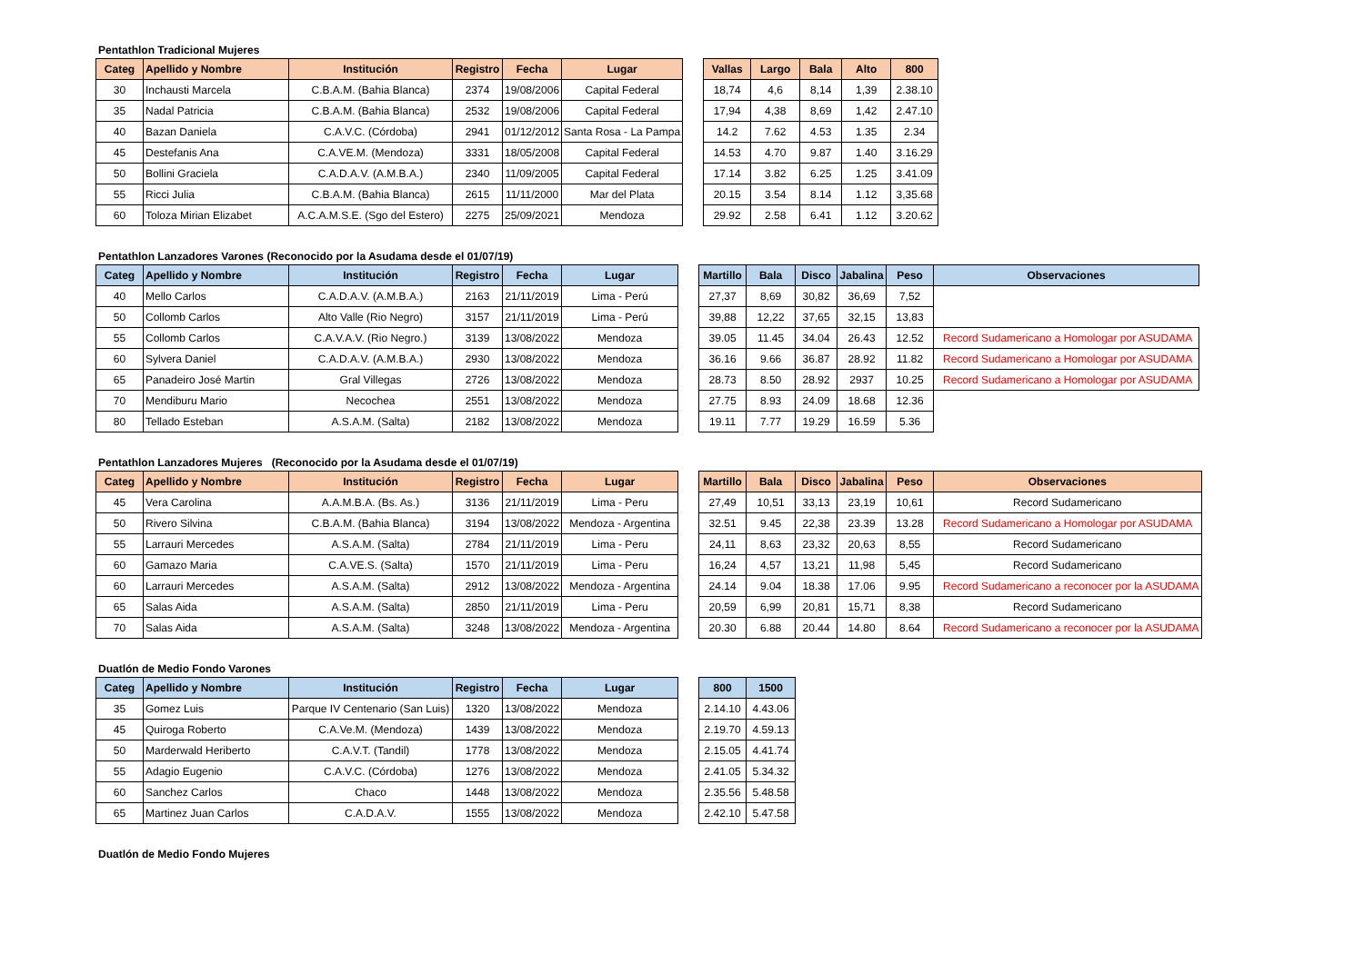Pentathlon Tradicional Mujeres
| Categ | Apellido y Nombre | Institución | Registro | Fecha | Lugar | | Vallas | Largo | Bala | Alto | 800 |
| --- | --- | --- | --- | --- | --- | --- | --- | --- | --- | --- | --- |
| 30 | Inchausti Marcela | C.B.A.M. (Bahia Blanca) | 2374 | 19/08/2006 | Capital Federal | | 18,74 | 4,6 | 8,14 | 1,39 | 2.38.10 |
| 35 | Nadal Patricia | C.B.A.M. (Bahia Blanca) | 2532 | 19/08/2006 | Capital Federal | | 17,94 | 4,38 | 8,69 | 1,42 | 2.47.10 |
| 40 | Bazan Daniela | C.A.V.C. (Córdoba) | 2941 | 01/12/2012 | Santa Rosa - La Pampa | | 14.2 | 7.62 | 4.53 | 1.35 | 2.34 |
| 45 | Destefanis Ana | C.A.VE.M. (Mendoza) | 3331 | 18/05/2008 | Capital Federal | | 14.53 | 4.70 | 9.87 | 1.40 | 3.16.29 |
| 50 | Bollini Graciela | C.A.D.A.V. (A.M.B.A.) | 2340 | 11/09/2005 | Capital Federal | | 17.14 | 3.82 | 6.25 | 1.25 | 3.41.09 |
| 55 | Ricci Julia | C.B.A.M. (Bahia Blanca) | 2615 | 11/11/2000 | Mar del Plata | | 20.15 | 3.54 | 8.14 | 1.12 | 3,35.68 |
| 60 | Toloza Mirian Elizabet | A.C.A.M.S.E. (Sgo del Estero) | 2275 | 25/09/2021 | Mendoza | | 29.92 | 2.58 | 6.41 | 1.12 | 3.20.62 |
Pentathlon Lanzadores Varones (Reconocido por la Asudama desde el 01/07/19)
| Categ | Apellido y Nombre | Institución | Registro | Fecha | Lugar | | Martillo | Bala | Disco | Jabalina | Peso | Observaciones |
| --- | --- | --- | --- | --- | --- | --- | --- | --- | --- | --- | --- | --- |
| 40 | Mello Carlos | C.A.D.A.V. (A.M.B.A.) | 2163 | 21/11/2019 | Lima - Perú | | 27,37 | 8,69 | 30,82 | 36,69 | 7,52 | |
| 50 | Collomb Carlos | Alto Valle (Rio Negro) | 3157 | 21/11/2019 | Lima - Perú | | 39,88 | 12,22 | 37,65 | 32,15 | 13,83 | |
| 55 | Collomb Carlos | C.A.V.A.V. (Rio Negro.) | 3139 | 13/08/2022 | Mendoza | | 39.05 | 11.45 | 34.04 | 26.43 | 12.52 | Record Sudamericano a Homologar por ASUDAMA |
| 60 | Sylvera Daniel | C.A.D.A.V. (A.M.B.A.) | 2930 | 13/08/2022 | Mendoza | | 36.16 | 9.66 | 36.87 | 28.92 | 11.82 | Record Sudamericano a Homologar por ASUDAMA |
| 65 | Panadeiro José Martin | Gral Villegas | 2726 | 13/08/2022 | Mendoza | | 28.73 | 8.50 | 28.92 | 2937 | 10.25 | Record Sudamericano a Homologar por ASUDAMA |
| 70 | Mendiburu Mario | Necochea | 2551 | 13/08/2022 | Mendoza | | 27.75 | 8.93 | 24.09 | 18.68 | 12.36 | |
| 80 | Tellado Esteban | A.S.A.M. (Salta) | 2182 | 13/08/2022 | Mendoza | | 19.11 | 7.77 | 19.29 | 16.59 | 5.36 | |
Pentathlon Lanzadores Mujeres (Reconocido por la Asudama desde el 01/07/19)
| Categ | Apellido y Nombre | Institución | Registro | Fecha | Lugar | | Martillo | Bala | Disco | Jabalina | Peso | Observaciones |
| --- | --- | --- | --- | --- | --- | --- | --- | --- | --- | --- | --- | --- |
| 45 | Vera Carolina | A.A.M.B.A. (Bs. As.) | 3136 | 21/11/2019 | Lima - Peru | | 27,49 | 10,51 | 33,13 | 23,19 | 10,61 | Record Sudamericano |
| 50 | Rivero Silvina | C.B.A.M. (Bahia Blanca) | 3194 | 13/08/2022 | Mendoza - Argentina | | 32.51 | 9.45 | 22,38 | 23.39 | 13.28 | Record Sudamericano a Homologar por ASUDAMA |
| 55 | Larrauri Mercedes | A.S.A.M. (Salta) | 2784 | 21/11/2019 | Lima - Peru | | 24,11 | 8,63 | 23,32 | 20,63 | 8,55 | Record Sudamericano |
| 60 | Gamazo Maria | C.A.VE.S. (Salta) | 1570 | 21/11/2019 | Lima - Peru | | 16,24 | 4,57 | 13,21 | 11,98 | 5,45 | Record Sudamericano |
| 60 | Larrauri Mercedes | A.S.A.M. (Salta) | 2912 | 13/08/2022 | Mendoza - Argentina | | 24.14 | 9.04 | 18.38 | 17.06 | 9.95 | Record Sudamericano a reconocer por la ASUDAMA |
| 65 | Salas Aida | A.S.A.M. (Salta) | 2850 | 21/11/2019 | Lima - Peru | | 20,59 | 6,99 | 20,81 | 15,71 | 8,38 | Record Sudamericano |
| 70 | Salas Aida | A.S.A.M. (Salta) | 3248 | 13/08/2022 | Mendoza - Argentina | | 20.30 | 6.88 | 20.44 | 14.80 | 8.64 | Record Sudamericano a reconocer por la ASUDAMA |
Duatlón de Medio Fondo Varones
| Categ | Apellido y Nombre | Institución | Registro | Fecha | Lugar | | 800 | 1500 |
| --- | --- | --- | --- | --- | --- | --- | --- | --- |
| 35 | Gomez Luis | Parque IV Centenario (San Luis) | 1320 | 13/08/2022 | Mendoza | | 2.14.10 | 4.43.06 |
| 45 | Quiroga Roberto | C.A.Ve.M. (Mendoza) | 1439 | 13/08/2022 | Mendoza | | 2.19.70 | 4.59.13 |
| 50 | Marderwald Heriberto | C.A.V.T. (Tandil) | 1778 | 13/08/2022 | Mendoza | | 2.15.05 | 4.41.74 |
| 55 | Adagio Eugenio | C.A.V.C. (Córdoba) | 1276 | 13/08/2022 | Mendoza | | 2.41.05 | 5.34.32 |
| 60 | Sanchez Carlos | Chaco | 1448 | 13/08/2022 | Mendoza | | 2.35.56 | 5.48.58 |
| 65 | Martinez Juan Carlos | C.A.D.A.V. | 1555 | 13/08/2022 | Mendoza | | 2.42.10 | 5.47.58 |
Duatlón de Medio Fondo Mujeres